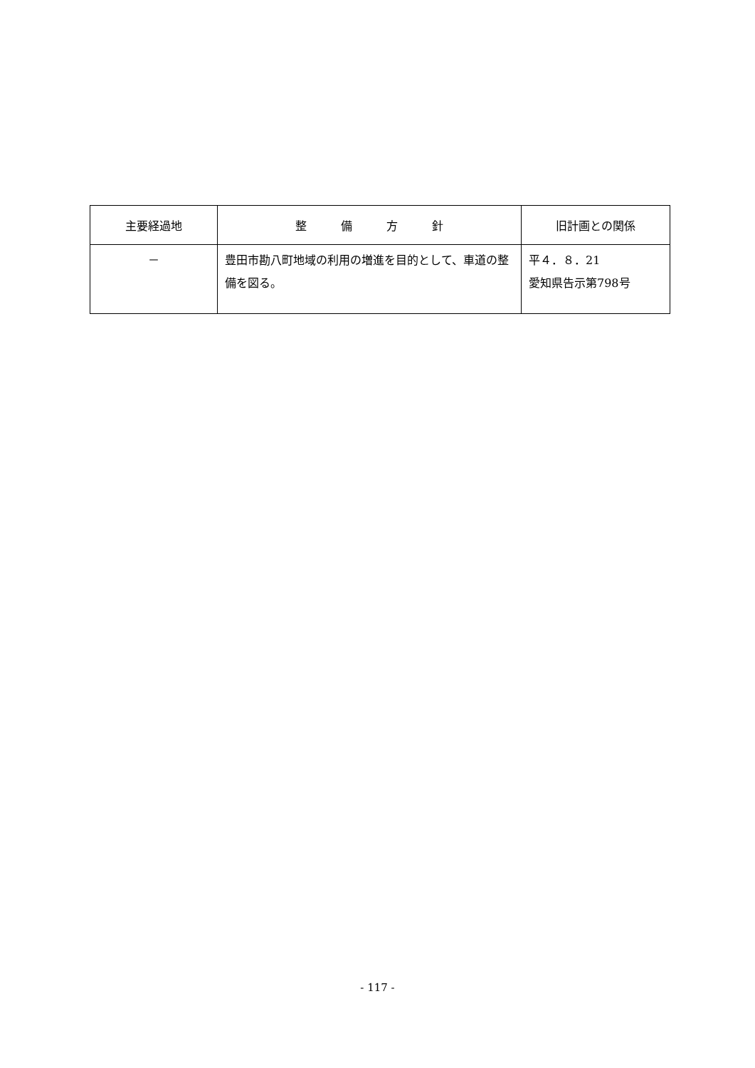| 主要経過地 | 整 備 方 針 | 旧計画との関係 |
| --- | --- | --- |
| － | 豊田市勘八町地域の利用の増進を目的として、車道の整備を図る。 | 平４．８．21 愛知県告示第798号 |
- 117 -